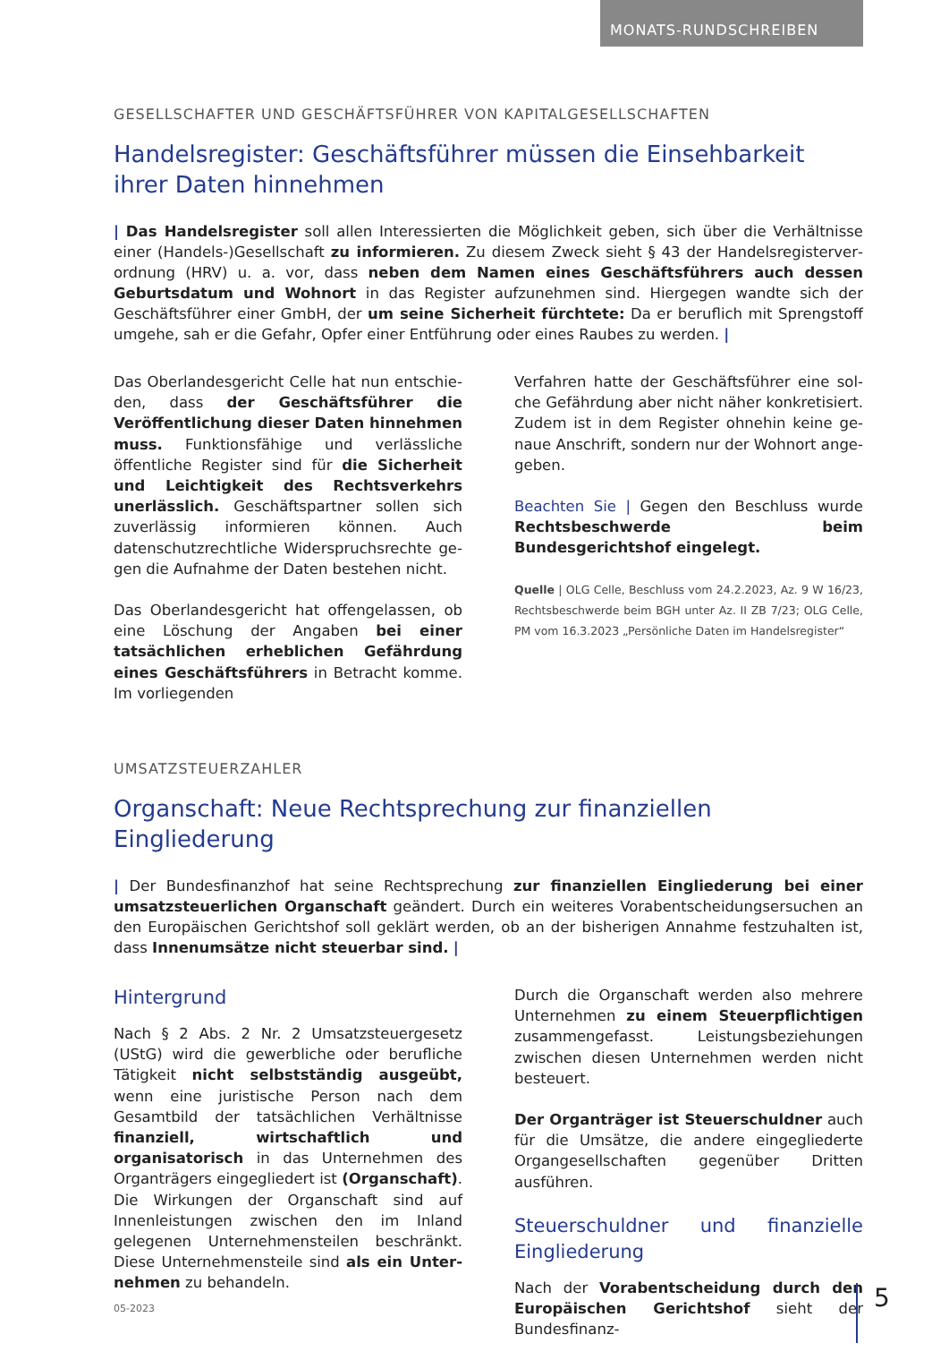MONATS-RUNDSCHREIBEN
GESELLSCHAFTER UND GESCHÄFTSFÜHRER VON KAPITALGESELLSCHAFTEN
Handelsregister: Geschäftsführer müssen die Einsehbarkeit ihrer Daten hinnehmen
| Das Handelsregister soll allen Interessierten die Möglichkeit geben, sich über die Verhältnisse einer (Handels-)Gesellschaft zu informieren. Zu diesem Zweck sieht § 43 der Handelsregisterver­ordnung (HRV) u. a. vor, dass neben dem Namen eines Geschäftsführers auch dessen Geburtsda­tum und Wohnort in das Register aufzunehmen sind. Hiergegen wandte sich der Geschäftsführer einer GmbH, der um seine Sicherheit fürchtete: Da er beruflich mit Sprengstoff umgehe, sah er die Gefahr, Opfer einer Entführung oder eines Raubes zu werden. |
Das Oberlandesgericht Celle hat nun entschie­den, dass der Geschäftsführer die Veröffentli­chung dieser Daten hinnehmen muss. Funkti­onsfähige und verlässliche öffentliche Register sind für die Sicherheit und Leichtigkeit des Rechtsverkehrs unerlässlich. Geschäftspartner sollen sich zuverlässig informieren können. Auch datenschutzrechtliche Widerspruchsrechte ge­gen die Aufnahme der Daten bestehen nicht.
Das Oberlandesgericht hat offengelassen, ob eine Löschung der Angaben bei einer tatsächli­chen erheblichen Gefährdung eines Geschäfts­führers in Betracht komme. Im vorliegenden
Verfahren hatte der Geschäftsführer eine sol­che Gefährdung aber nicht näher konkretisiert. Zudem ist in dem Register ohnehin keine ge­naue Anschrift, sondern nur der Wohnort ange­geben.
Beachten Sie | Gegen den Beschluss wurde Rechtsbeschwerde beim Bundesgerichtshof eingelegt.
Quelle | OLG Celle, Beschluss vom 24.2.2023, Az. 9 W 16/23, Rechtsbeschwerde beim BGH unter Az. II ZB 7/23; OLG Celle, PM vom 16.3.2023 „Persönliche Daten im Handelsregister“
UMSATZSTEUERZAHLER
Organschaft: Neue Rechtsprechung zur finanziellen Eingliederung
| Der Bundesfinanzhof hat seine Rechtsprechung zur finanziellen Eingliederung bei einer umsatz­steuerlichen Organschaft geändert. Durch ein weiteres Vorabentscheidungsersuchen an den Euro­päischen Gerichtshof soll geklärt werden, ob an der bisherigen Annahme festzuhalten ist, dass In­nenumsätze nicht steuerbar sind. |
Hintergrund
Nach § 2 Abs. 2 Nr. 2 Umsatzsteuergesetz (UStG) wird die gewerbliche oder berufliche Tätigkeit nicht selbstständig ausgeübt, wenn eine juris­tische Person nach dem Gesamtbild der tat­sächlichen Verhältnisse finanziell, wirtschaft­lich und organisatorisch in das Unternehmen des Organträgers eingegliedert ist (Organ­schaft). Die Wirkungen der Organschaft sind auf Innenleistungen zwischen den im Inland gelegenen Unternehmensteilen beschränkt. Diese Unternehmensteile sind als ein Unter­nehmen zu behandeln.
Durch die Organschaft werden also mehrere Un­ternehmen zu einem Steuerpflichtigen zusam­mengefasst. Leistungsbeziehungen zwischen diesen Unternehmen werden nicht besteuert.
Der Organträger ist Steuerschuldner auch für die Umsätze, die andere eingegliederte Organ­gesellschaften gegenüber Dritten ausführen.
Steuerschuldner und finanzielle Eingliederung
Nach der Vorabentscheidung durch den Euro­päischen Gerichtshof sieht der Bundesfinanz-
05-2023 5